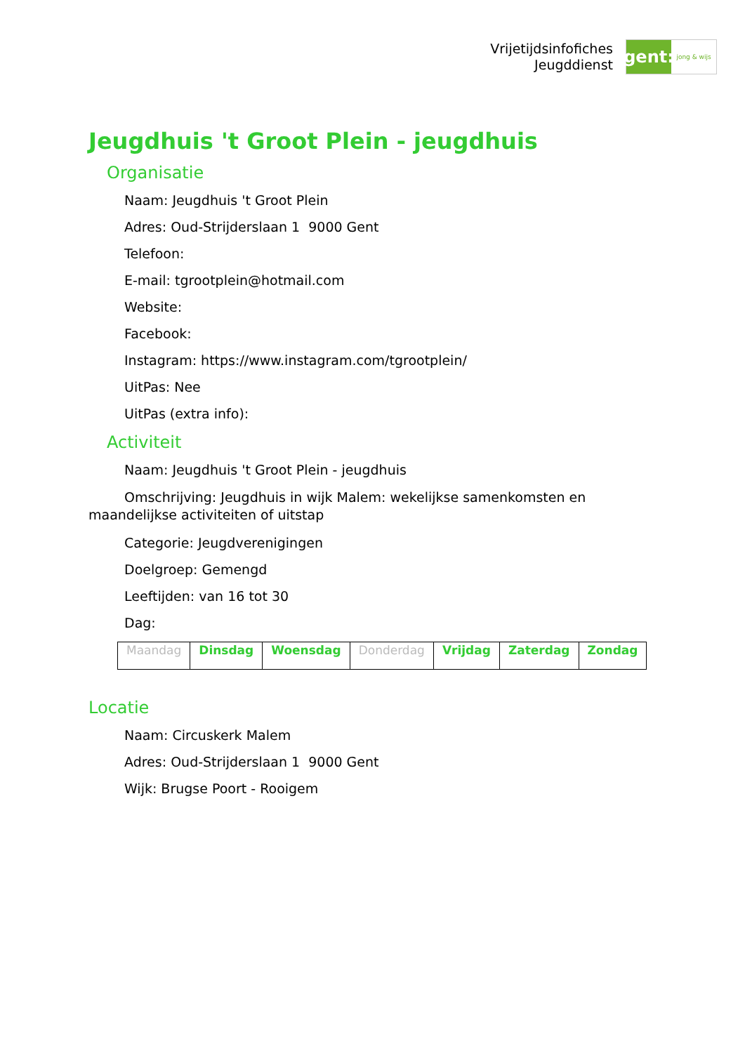Vrijetijdsinfofiches
Jeugddienst
gent:
jong & wijs
Jeugdhuis 't Groot Plein - jeugdhuis
Organisatie
Naam: Jeugdhuis 't Groot Plein
Adres: Oud-Strijderslaan 1 9000 Gent
Telefoon:
E-mail: tgrootplein@hotmail.com
Website:
Facebook:
Instagram: https://www.instagram.com/tgrootplein/
UitPas: Nee
UitPas (extra info):
Activiteit
Naam: Jeugdhuis 't Groot Plein - jeugdhuis
Omschrijving: Jeugdhuis in wijk Malem: wekelijkse samenkomsten en maandelijkse activiteiten of uitstap
Categorie: Jeugdverenigingen
Doelgroep: Gemengd
Leeftijden: van 16 tot 30
Dag:
| Maandag | Dinsdag | Woensdag | Donderdag | Vrijdag | Zaterdag | Zondag |
Locatie
Naam: Circuskerk Malem
Adres: Oud-Strijderslaan 1 9000 Gent
Wijk: Brugse Poort - Rooigem